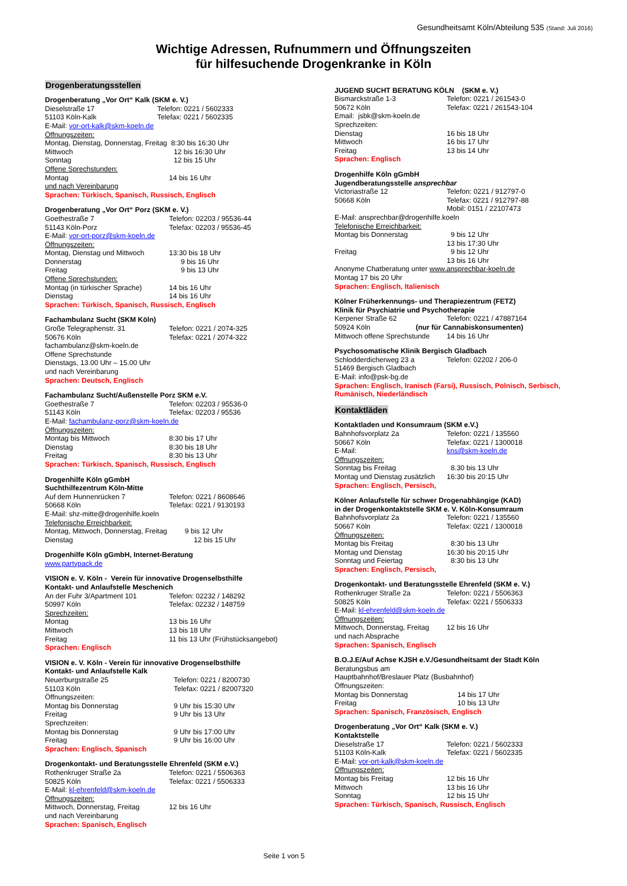Gesundheitsamt Köln/Abteilung 535 (Stand: Juli 2016)
Wichtige Adressen, Rufnummern und Öffnungszeiten
für hilfesuchende Drogenkranke in Köln
Drogenberatungsstellen
Drogenberatung „Vor Ort“ Kalk (SKM e. V.)
Dieselstraße 17 Telefon: 0221 / 5602333
51103 Köln-Kalk Telefax: 0221 / 5602335
E-Mail: vor-ort-kalk@skm-koeln.de
Öffnungszeiten:
Montag, Dienstag, Donnerstag, Freitag 8:30 bis 16:30 Uhr
Mittwoch 12 bis 16:30 Uhr
Sonntag 12 bis 15 Uhr
Offene Sprechstunden:
Montag 14 bis 16 Uhr
und nach Vereinbarung
Sprachen: Türkisch, Spanisch, Russisch, Englisch
Drogenberatung „Vor Ort“ Porz (SKM e. V.)
Goethestraße 7 Telefon: 02203 / 95536-44
51143 Köln-Porz Telefax: 02203 / 95536-45
E-Mail: vor-ort-porz@skm-koeln.de
Öffnungszeiten:
Montag, Dienstag und Mittwoch 13:30 bis 18 Uhr
Donnerstag 9 bis 16 Uhr
Freitag 9 bis 13 Uhr
Offene Sprechstunden:
Montag (in türkischer Sprache) 14 bis 16 Uhr
Dienstag 14 bis 16 Uhr
Sprachen: Türkisch, Spanisch, Russisch, Englisch
Fachambulanz Sucht (SKM Köln)
Große Telegraphenstr. 31 Telefon: 0221 / 2074-325
50676 Köln Telefax: 0221 / 2074-322
fachambulanz@skm-koeln.de
Offene Sprechstunde
Dienstags, 13.00 Uhr – 15.00 Uhr
und nach Vereinbarung
Sprachen: Deutsch, Englisch
Fachambulanz Sucht/Außenstelle Porz SKM e.V.
Goethestraße 7 Telefon: 02203 / 95536-0
51143 Köln Telefax: 02203 / 95536
E-Mail: fachambulanz-porz@skm-koeln.de
Öffnungszeiten:
Montag bis Mittwoch 8:30 bis 17 Uhr
Dienstag 8:30 bis 18 Uhr
Freitag 8:30 bis 13 Uhr
Sprachen: Türkisch, Spanisch, Russisch, Englisch
Drogenhilfe Köln gGmbH
Suchthilfezentrum Köln-Mitte
Auf dem Hunnenrücken 7 Telefon: 0221 / 8608646
50668 Köln Telefax: 0221 / 9130193
E-Mail: shz-mitte@drogenhilfe.koeln
Telefonische Erreichbarkeit:
Montag, Mittwoch, Donnerstag, Freitag 9 bis 12 Uhr
Dienstag 12 bis 15 Uhr
Drogenhilfe Köln gGmbH, Internet-Beratung
www.partypack.de
VISION e. V. Köln - Verein für innovative Drogenselbsthilfe
Kontakt- und Anlaufstelle Meschenich
An der Fuhr 3/Apartment 101 Telefon: 02232 / 148292
50997 Köln Telefax: 02232 / 148759
Sprechzeiten:
Montag 13 bis 16 Uhr
Mittwoch 13 bis 18 Uhr
Freitag 11 bis 13 Uhr (Frühstücksangebot)
Sprachen: Englisch
VISION e. V. Köln - Verein für innovative Drogenselbsthilfe
Kontakt- und Anlaufstelle Kalk
Neuerburgstraße 25 Telefon: 0221 / 8200730
51103 Köln Telefax: 0221 / 82007320
Öffnungszeiten:
Montag bis Donnerstag 9 Uhr bis 15:30 Uhr
Freitag 9 Uhr bis 13 Uhr
Sprechzeiten:
Montag bis Donnerstag 9 Uhr bis 17:00 Uhr
Freitag 9 Uhr bis 16:00 Uhr
Sprachen: Englisch, Spanisch
Drogenkontakt- und Beratungsstelle Ehrenfeld (SKM e.V.)
Rothenkruger Straße 2a Telefon: 0221 / 5506363
50825 Köln Telefax: 0221 / 5506333
E-Mail: kl-ehrenfeld@skm-koeln.de
Öffnungszeiten:
Mittwoch, Donnerstag, Freitag 12 bis 16 Uhr
und nach Vereinbarung
Sprachen: Spanisch, Englisch
JUGEND SUCHT BERATUNG KÖLN (SKM e. V.)
Bismarckstraße 1-3 Telefon: 0221 / 261543-0
50672 Köln Telefax: 0221 / 261543-104
Email: jsbk@skm-koeln.de
Sprechzeiten:
Dienstag 16 bis 18 Uhr
Mittwoch 16 bis 17 Uhr
Freitag 13 bis 14 Uhr
Sprachen: Englisch
Drogenhilfe Köln gGmbH
Jugendberatungsstelle ansprechbar
Victoriastraße 12 Telefon: 0221 / 912797-0
50668 Köln Telefax: 0221 / 912797-88
Mobil: 0151 / 22107473
E-Mail: ansprechbar@drogenhilfe.koeln
Telefonische Erreichbarkeit:
Montag bis Donnerstag 9 bis 12 Uhr
13 bis 17:30 Uhr
Freitag 9 bis 12 Uhr
13 bis 16 Uhr
Anonyme Chatberatung unter www.ansprechbar-koeln.de
Montag 17 bis 20 Uhr
Sprachen: Englisch, Italienisch
Kölner Früherkennungs- und Therapiezentrum (FETZ)
Klinik für Psychiatrie und Psychotherapie
Kerpener Straße 62 Telefon: 0221 / 47887164
50924 Köln (nur für Cannabiskonsumenten)
Mittwoch offene Sprechstunde 14 bis 16 Uhr
Psychosomatische Klinik Bergisch Gladbach
Schlodderdicherweg 23 a Telefon: 02202 / 206-0
51469 Bergisch Gladbach
E-Mail: info@psk-bg.de
Sprachen: Englisch, Iranisch (Farsi), Russisch, Polnisch, Serbisch, Rumänisch, Niederländisch
Kontaktläden
Kontaktladen und Konsumraum (SKM e.V.)
Bahnhofsvorplatz 2a Telefon: 0221 / 135560
50667 Köln Telefax: 0221 / 1300018
E-Mail: kns@skm-koeln.de
Öffnungszeiten:
Sonntag bis Freitag 8.30 bis 13 Uhr
Montag und Dienstag zusätzlich 16:30 bis 20:15 Uhr
Sprachen: Englisch, Persisch,
Kölner Anlaufstelle für schwer Drogenabhängige (KAD)
in der Drogenkontaktstelle SKM e. V. Köln-Konsumraum
Bahnhofsvorplatz 2a Telefon: 0221 / 135560
50667 Köln Telefax: 0221 / 1300018
Öffnungszeiten:
Montag bis Freitag 8:30 bis 13 Uhr
Montag und Dienstag 16:30 bis 20:15 Uhr
Sonntag und Feiertag 8:30 bis 13 Uhr
Sprachen: Englisch, Persisch,
Drogenkontakt- und Beratungsstelle Ehrenfeld (SKM e. V.)
Rothenkruger Straße 2a Telefon: 0221 / 5506363
50825 Köln Telefax: 0221 / 5506333
E-Mail: kl-ehrenfeld@skm-koeln.de
Öffnungszeiten:
Mittwoch, Donnerstag, Freitag 12 bis 16 Uhr
und nach Absprache
Sprachen: Spanisch, Englisch
B.O.J.E/Auf Achse KJSH e.V./Gesundheitsamt der Stadt Köln
Beratungsbus am
Hauptbahnhof/Breslauer Platz (Busbahnhof)
Öffnungszeiten:
Montag bis Donnerstag 14 bis 17 Uhr
Freitag 10 bis 13 Uhr
Sprachen: Spanisch, Französisch, Englisch
Drogenberatung „Vor Ort“ Kalk (SKM e. V.)
Kontaktstelle
Dieselstraße 17 Telefon: 0221 / 5602333
51103 Köln-Kalk Telefax: 0221 / 5602335
E-Mail: vor-ort-kalk@skm-koeln.de
Öffnungszeiten:
Montag bis Freitag 12 bis 16 Uhr
Mittwoch 13 bis 16 Uhr
Sonntag 12 bis 15 Uhr
Sprachen: Türkisch, Spanisch, Russisch, Englisch
Seite 1 von 5